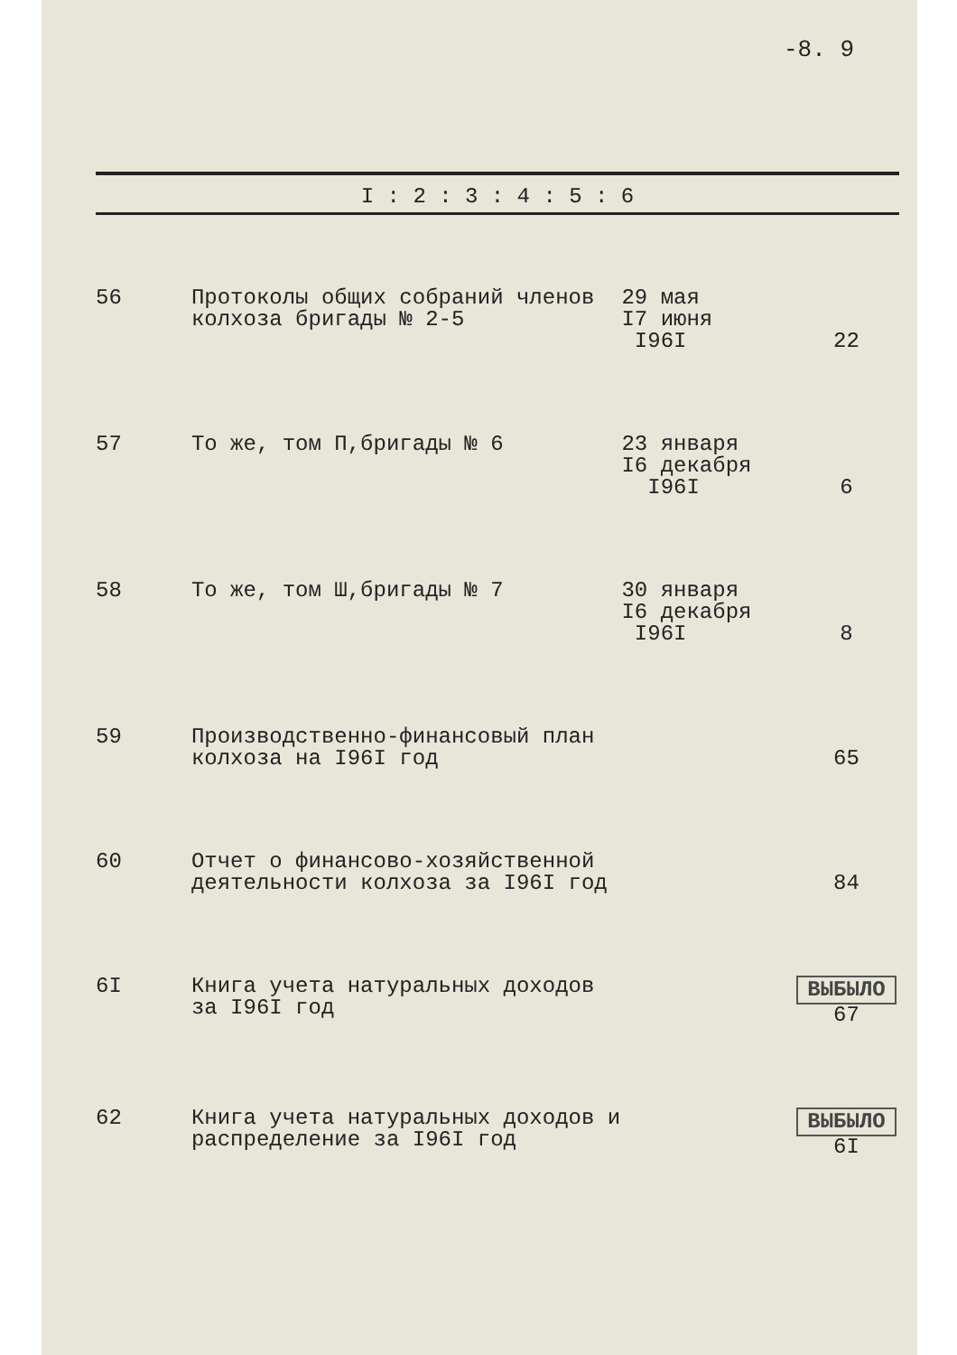-8. 9
| I : 2 : 3 : 4 : 5 : 6 | | | |
| --- | --- | --- | --- |
| 56 | Протоколы общих собраний членов колхоза бригады № 2-5 | 29 мая I7 июня I96I | 22 |
| 57 | То же, том П,бригады № 6 | 23 января I6 декабря I96I | 6 |
| 58 | То же, том Ш,бригады № 7 | 30 января I6 декабря I96I | 8 |
| 59 | Производственно-финансовый план колхоза на I96I год | | 65 |
| 60 | Отчет о финансово-хозяйственной деятельности колхоза за I96I год | | 84 |
| 6I | Книга учета натуральных доходов за I96I год | | ВЫБЫЛО 67 |
| 62 | Книга учета натуральных доходов и распределение за I96I год | | ВЫБЫЛО 6I |